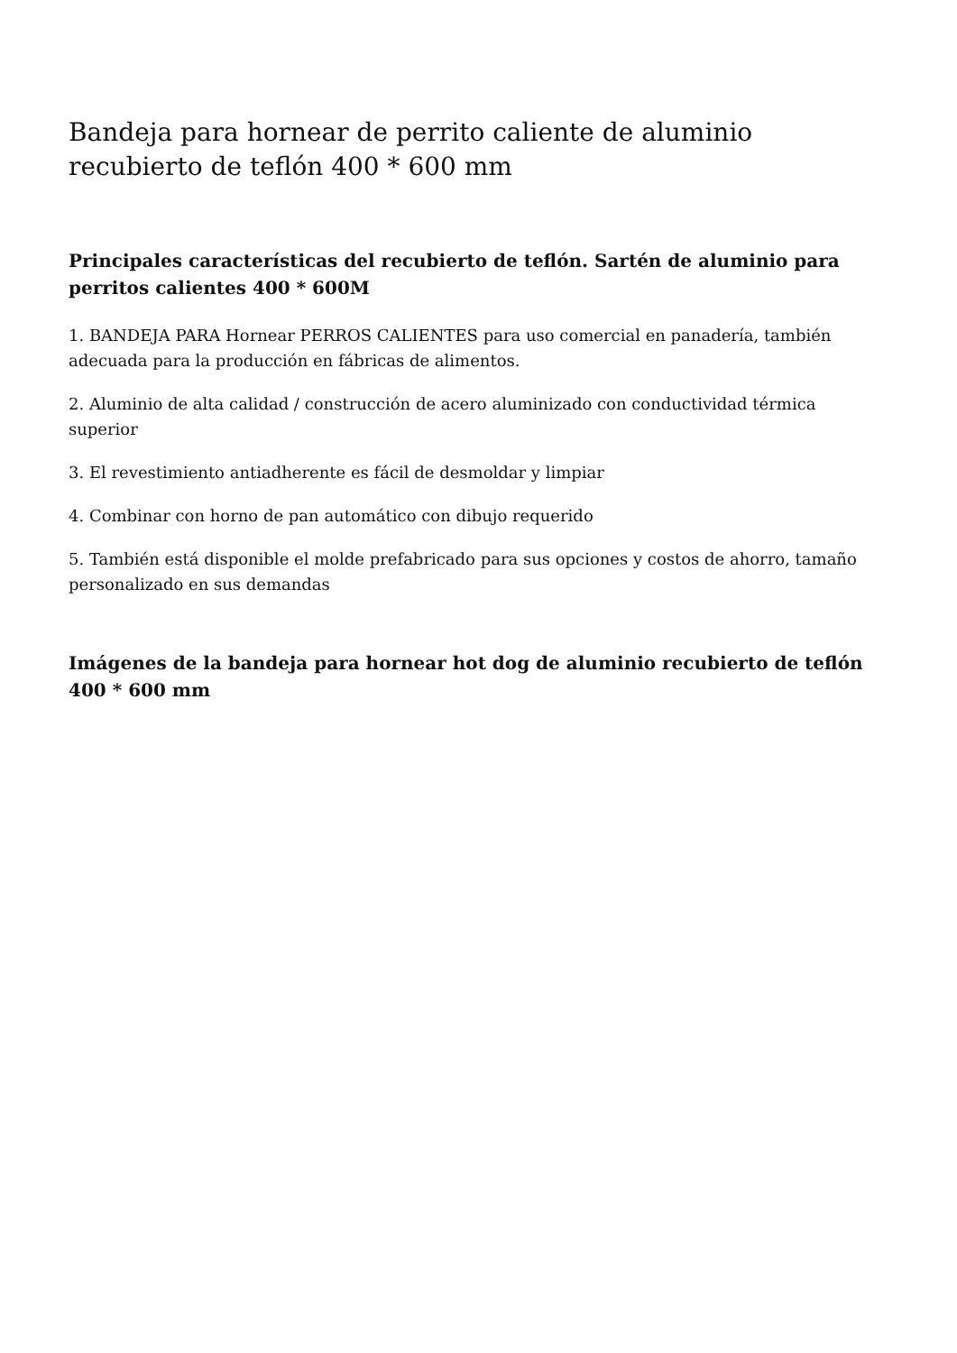Bandeja para hornear de perrito caliente de aluminio recubierto de teflón 400 * 600 mm
Principales características del recubierto de teflón. Sartén de aluminio para perritos calientes 400 * 600M
1. BANDEJA PARA Hornear PERROS CALIENTES para uso comercial en panadería, también adecuada para la producción en fábricas de alimentos.
2. Aluminio de alta calidad / construcción de acero aluminizado con conductividad térmica superior
3. El revestimiento antiadherente es fácil de desmoldar y limpiar
4. Combinar con horno de pan automático con dibujo requerido
5. También está disponible el molde prefabricado para sus opciones y costos de ahorro, tamaño personalizado en sus demandas
Imágenes de la bandeja para hornear hot dog de aluminio recubierto de teflón 400 * 600 mm